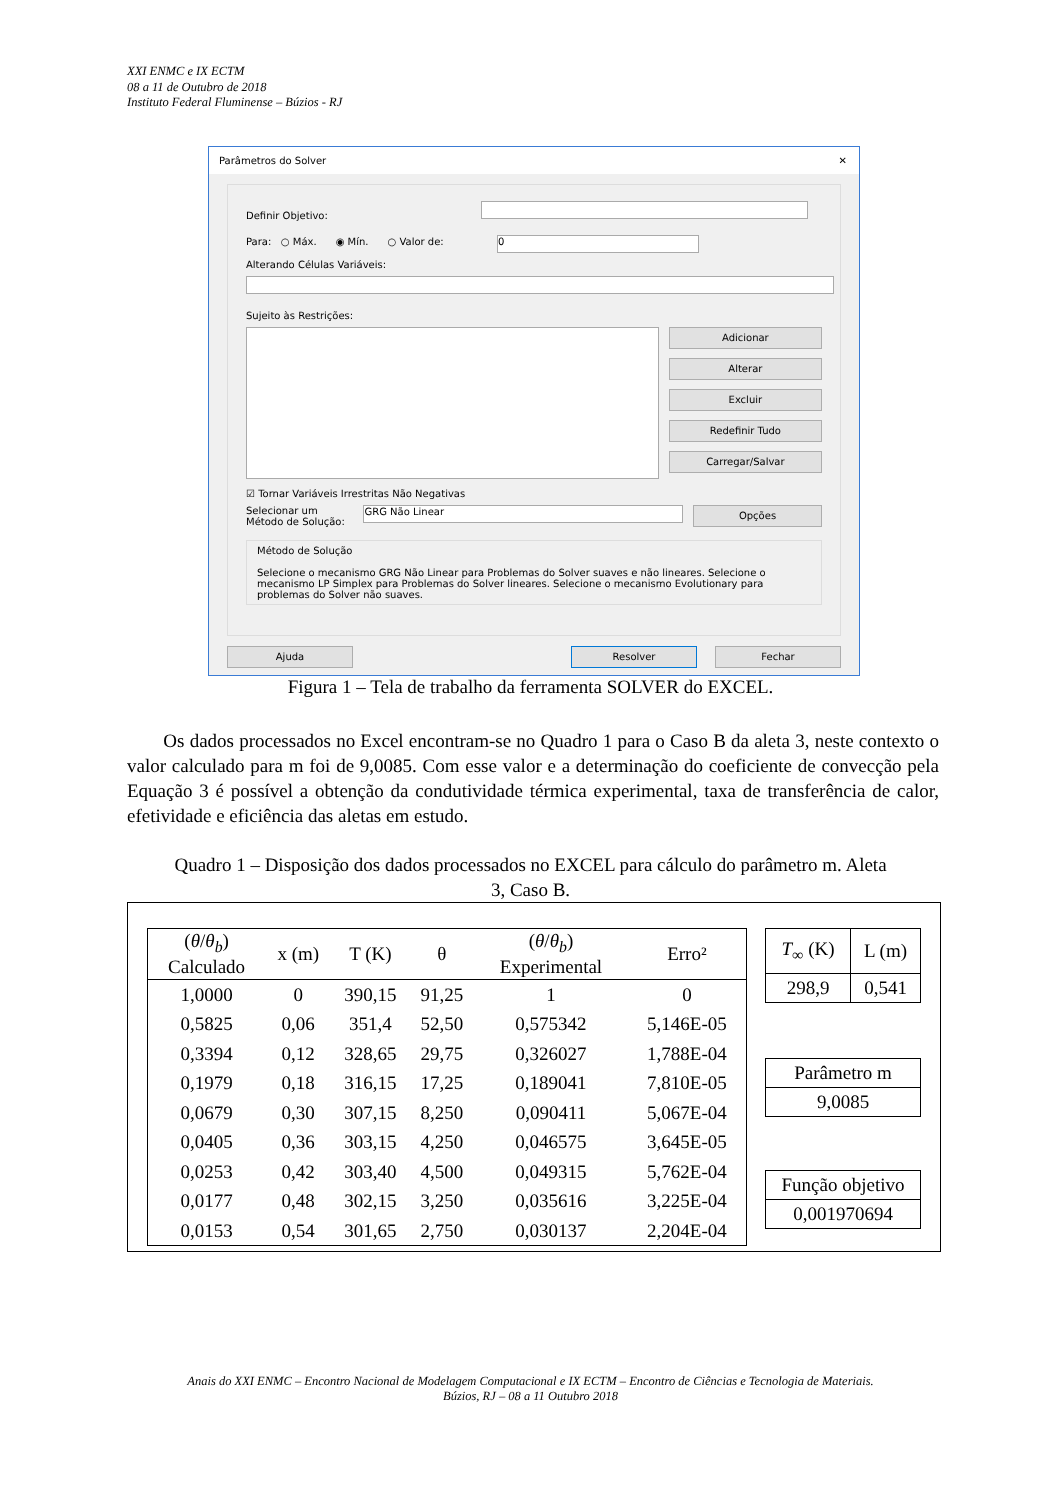XXI ENMC e IX ECTM
08 a 11 de Outubro de 2018
Instituto Federal Fluminense – Búzios - RJ
Parâmetros do Solver ✕
Definir Objetivo:
Para: ○ Máx. ◉ Mín. ○ Valor de: 0
Alterando Células Variáveis:
Sujeito às Restrições:
Adicionar
Alterar
Excluir
Redefinir Tudo
Carregar/Salvar
☑ Tornar Variáveis Irrestritas Não Negativas
Selecionar um Método de Solução:
GRG Não Linear
Opções
Método de Solução
Selecione o mecanismo GRG Não Linear para Problemas do Solver suaves e não lineares. Selecione o mecanismo LP Simplex para Problemas do Solver lineares. Selecione o mecanismo Evolutionary para problemas do Solver não suaves.
Ajuda Resolver Fechar
Figura 1 – Tela de trabalho da ferramenta SOLVER do EXCEL.
Os dados processados no Excel encontram-se no Quadro 1 para o Caso B da aleta 3, neste contexto o valor calculado para m foi de 9,0085. Com esse valor e a determinação do coeficiente de convecção pela Equação 3 é possível a obtenção da condutividade térmica experimental, taxa de transferência de calor, efetividade e eficiência das aletas em estudo.
Quadro 1 – Disposição dos dados processados no EXCEL para cálculo do parâmetro m. Aleta
3, Caso B.
| ( θ / θ<sub>b</sub> ) Calculado | x (m) | T (K) | θ | ( θ / θ<sub>b</sub> ) Experimental | Erro² |
| --- | --- | --- | --- | --- | --- |
| 1,0000 | 0 | 390,15 | 91,25 | 1 | 0 |
| 0,5825 | 0,06 | 351,4 | 52,50 | 0,575342 | 5,146E-05 |
| 0,3394 | 0,12 | 328,65 | 29,75 | 0,326027 | 1,788E-04 |
| 0,1979 | 0,18 | 316,15 | 17,25 | 0,189041 | 7,810E-05 |
| 0,0679 | 0,30 | 307,15 | 8,250 | 0,090411 | 5,067E-04 |
| 0,0405 | 0,36 | 303,15 | 4,250 | 0,046575 | 3,645E-05 |
| 0,0253 | 0,42 | 303,40 | 4,500 | 0,049315 | 5,762E-04 |
| 0,0177 | 0,48 | 302,15 | 3,250 | 0,035616 | 3,225E-04 |
| 0,0153 | 0,54 | 301,65 | 2,750 | 0,030137 | 2,204E-04 |
| T<sub>∞</sub> (K) | L (m) |
| --- | --- |
| 298,9 | 0,541 |
| Parâmetro m |
| 9,0085 |
| Função objetivo |
| 0,001970694 |
Anais do XXI ENMC – Encontro Nacional de Modelagem Computacional e IX ECTM – Encontro de Ciências e Tecnologia de Materiais.
Búzios, RJ – 08 a 11 Outubro 2018